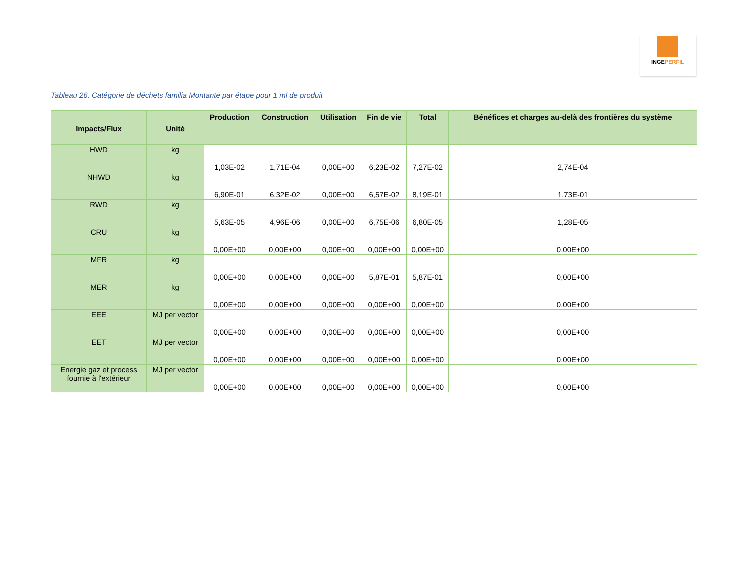INGEPERFIL
Tableau 26. Catégorie de déchets familia Montante par étape pour 1 ml de produit
| Impacts/Flux | Unité | Production | Construction | Utilisation | Fin de vie | Total | Bénéfices et charges au-delà des frontières du système |
| --- | --- | --- | --- | --- | --- | --- | --- |
| HWD | kg | 1,03E-02 | 1,71E-04 | 0,00E+00 | 6,23E-02 | 7,27E-02 | 2,74E-04 |
| NHWD | kg | 6,90E-01 | 6,32E-02 | 0,00E+00 | 6,57E-02 | 8,19E-01 | 1,73E-01 |
| RWD | kg | 5,63E-05 | 4,96E-06 | 0,00E+00 | 6,75E-06 | 6,80E-05 | 1,28E-05 |
| CRU | kg | 0,00E+00 | 0,00E+00 | 0,00E+00 | 0,00E+00 | 0,00E+00 | 0,00E+00 |
| MFR | kg | 0,00E+00 | 0,00E+00 | 0,00E+00 | 5,87E-01 | 5,87E-01 | 0,00E+00 |
| MER | kg | 0,00E+00 | 0,00E+00 | 0,00E+00 | 0,00E+00 | 0,00E+00 | 0,00E+00 |
| EEE | MJ per vector | 0,00E+00 | 0,00E+00 | 0,00E+00 | 0,00E+00 | 0,00E+00 | 0,00E+00 |
| EET | MJ per vector | 0,00E+00 | 0,00E+00 | 0,00E+00 | 0,00E+00 | 0,00E+00 | 0,00E+00 |
| Energie gaz et process fournie à l'extérieur | MJ per vector | 0,00E+00 | 0,00E+00 | 0,00E+00 | 0,00E+00 | 0,00E+00 | 0,00E+00 |